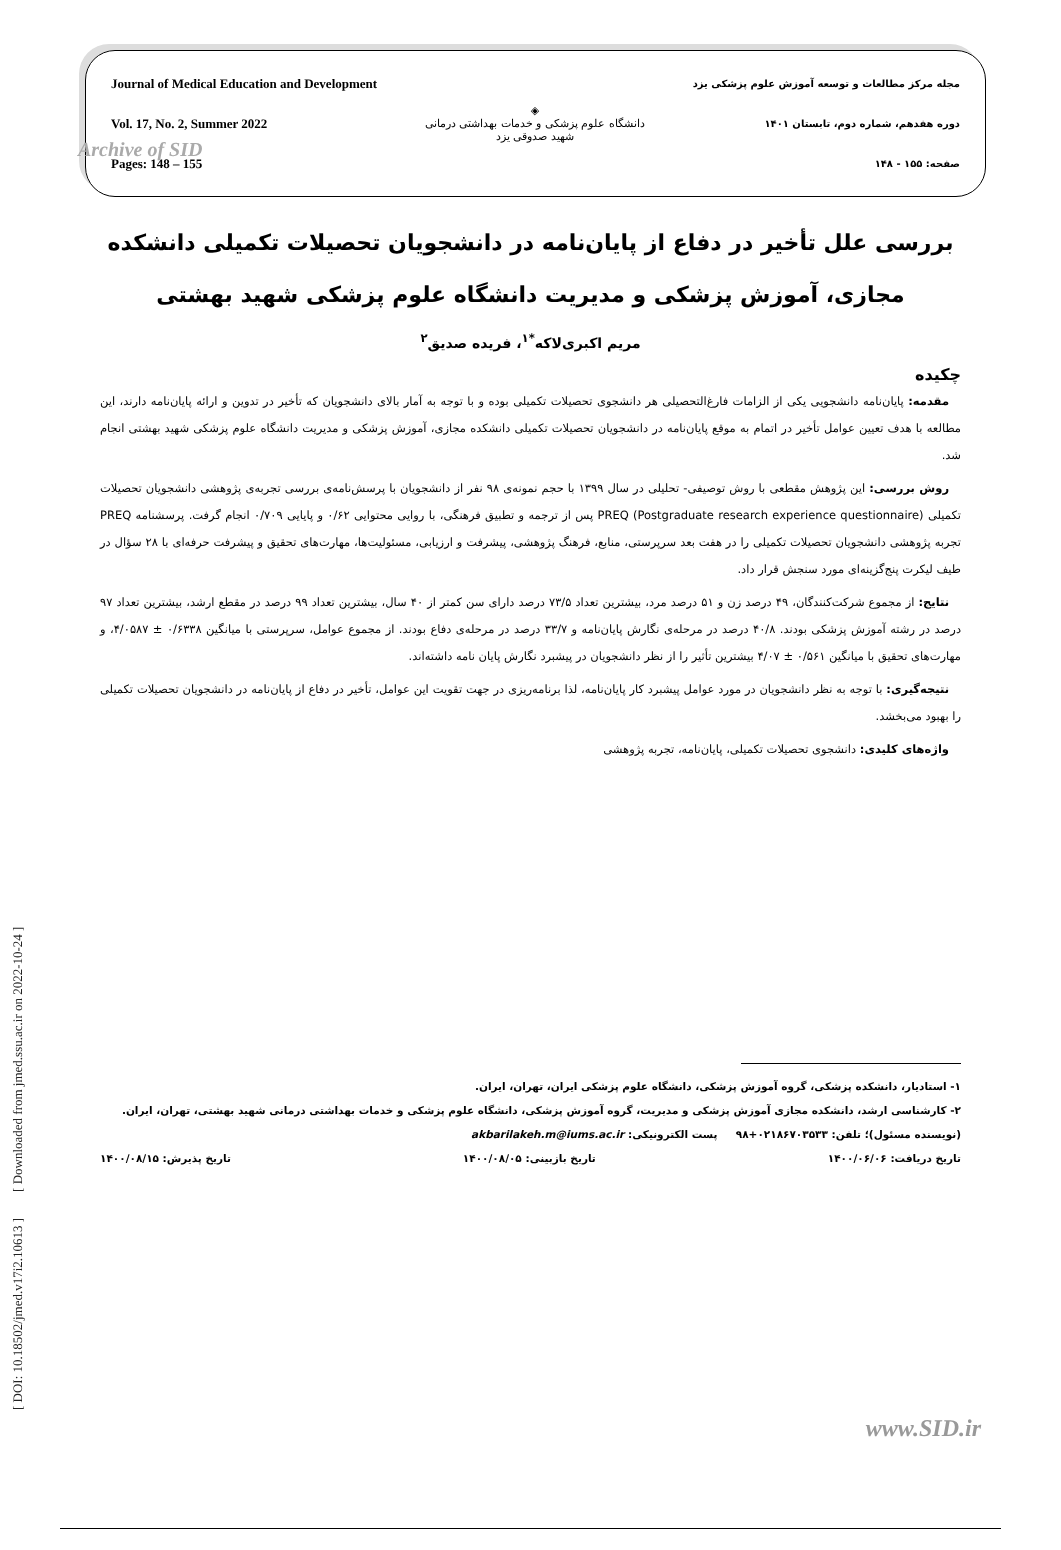[ DOI: 10.18502/jmed.v17i2.10613 ] [ Downloaded from jmed.ssu.ac.ir on 2022-10-24 ]
Archive of SID
Journal of Medical Education and Development
Vol. 17, No. 2, Summer 2022
Pages: 148 – 155
◈
دانشگاه علوم پزشکی و خدمات بهداشتی درمانی
شهید صدوقی یزد
مجله مرکز مطالعات و توسعه آموزش علوم پزشکی یزد
دوره هفدهم، شماره دوم، تابستان ۱۴۰۱
صفحه: ۱۵۵ - ۱۴۸
بررسی علل تأخیر در دفاع از پایان‌نامه در دانشجویان تحصیلات تکمیلی دانشکده مجازی، آموزش پزشکی و مدیریت دانشگاه علوم پزشکی شهید بهشتی
مریم اکبری‌لاکه<sup>*۱</sup>، فریده صدیق<sup>۲</sup>
چکیده
مقدمه: پایان‌نامه دانشجویی یکی از الزامات فارغ‌التحصیلی هر دانشجوی تحصیلات تکمیلی بوده و با توجه به آمار بالای دانشجویان که تأخیر در تدوین و ارائه پایان‌نامه دارند، این مطالعه با هدف تعیین عوامل تأخیر در اتمام به موقع پایان‌نامه در دانشجویان تحصیلات تکمیلی دانشکده مجازی، آموزش پزشکی و مدیریت دانشگاه علوم پزشکی شهید بهشتی انجام شد.
روش بررسی: این پژوهش مقطعی با روش توصیفی- تحلیلی در سال ۱۳۹۹ با حجم نمونه‌ی ۹۸ نفر از دانشجویان با پرسش‌نامه‌ی بررسی تجربه‌ی پژوهشی دانشجویان تحصیلات تکمیلی PREQ (Postgraduate research experience questionnaire) پس از ترجمه و تطبیق فرهنگی، با روایی محتوایی ۰/۶۲ و پایایی ۰/۷۰۹ انجام گرفت. پرسشنامه PREQ تجربه پژوهشی دانشجویان تحصیلات تکمیلی را در هفت بعد سرپرستی، منابع، فرهنگ پژوهشی، پیشرفت و ارزیابی، مسئولیت‌ها، مهارت‌های تحقیق و پیشرفت حرفه‌ای با ۲۸ سؤال در طیف لیکرت پنج‌گزینه‌ای مورد سنجش قرار داد.
نتایج: از مجموع شرکت‌کنندگان، ۴۹ درصد زن و ۵۱ درصد مرد، بیشترین تعداد ۷۳/۵ درصد دارای سن کمتر از ۴۰ سال، بیشترین تعداد ۹۹ درصد در مقطع ارشد، بیشترین تعداد ۹۷ درصد در رشته آموزش پزشکی بودند. ۴۰/۸ درصد در مرحله‌ی نگارش پایان‌نامه و ۳۳/۷ درصد در مرحله‌ی دفاع بودند. از مجموع عوامل، سرپرستی با میانگین ۰/۶۳۳۸ ± ۴/۰۵۸۷، و مهارت‌های تحقیق با میانگین ۰/۵۶۱ ± ۴/۰۷ بیشترین تأثیر را از نظر دانشجویان در پیشبرد نگارش پایان نامه داشته‌اند.
نتیجه‌گیری: با توجه به نظر دانشجویان در مورد عوامل پیشبرد کار پایان‌نامه، لذا برنامه‌ریزی در جهت تقویت این عوامل، تأخیر در دفاع از پایان‌نامه در دانشجویان تحصیلات تکمیلی را بهبود می‌بخشد.
واژه‌های کلیدی: دانشجوی تحصیلات تکمیلی، پایان‌نامه، تجربه پژوهشی
۱- استادیار، دانشکده پزشکی، گروه آموزش پزشکی، دانشگاه علوم پزشکی ایران، تهران، ایران.
۲- کارشناسی ارشد، دانشکده مجازی آموزش پزشکی و مدیریت، گروه آموزش پزشکی، دانشگاه علوم پزشکی و خدمات بهداشتی درمانی شهید بهشتی، تهران، ایران.
(نویسنده مسئول)؛ تلفن: ۰۲۱۸۶۷۰۳۵۳۳+۹۸ پست الکترونیکی: akbarilakeh.m@iums.ac.ir
تاریخ دریافت: ۱۴۰۰/۰۶/۰۶ تاریخ بازبینی: ۱۴۰۰/۰۸/۰۵ تاریخ پذیرش: ۱۴۰۰/۰۸/۱۵
www.SID.ir